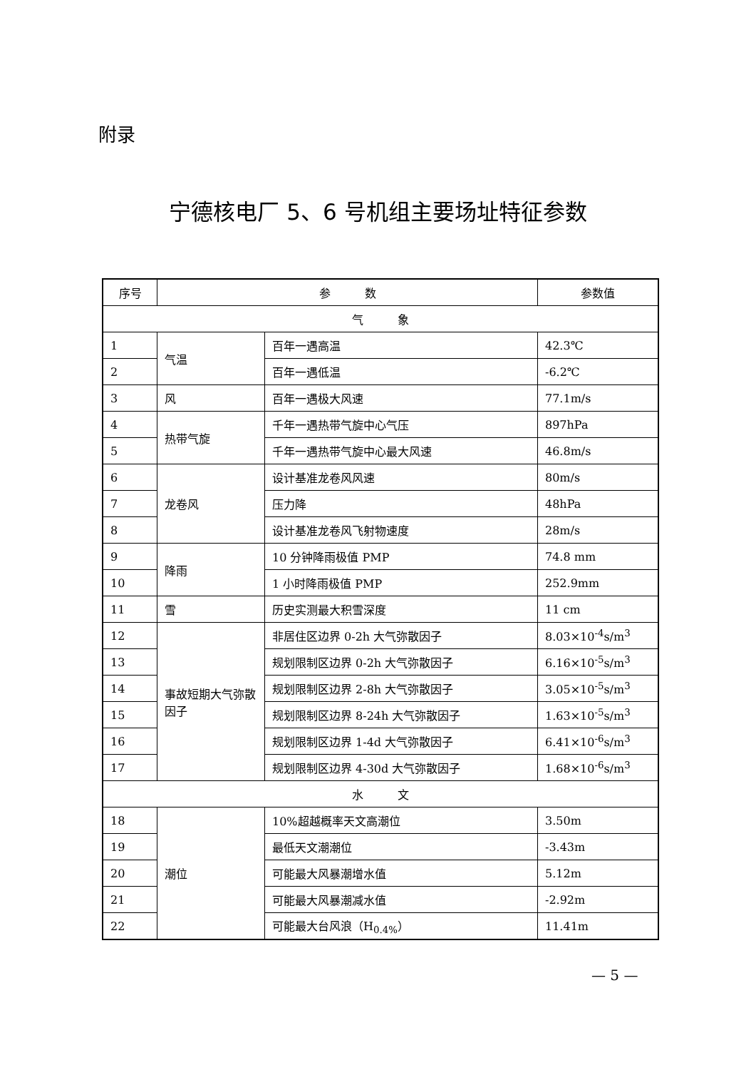附录
宁德核电厂 5、6 号机组主要场址特征参数
| 序号 | 参 数 | | 参数值 |
| --- | --- | --- | --- |
| 气 象 | | | |
| 1 | 气温 | 百年一遇高温 | 42.3℃ |
| 2 | | 百年一遇低温 | -6.2℃ |
| 3 | 风 | 百年一遇极大风速 | 77.1m/s |
| 4 | 热带气旋 | 千年一遇热带气旋中心气压 | 897hPa |
| 5 | | 千年一遇热带气旋中心最大风速 | 46.8m/s |
| 6 | 龙卷风 | 设计基准龙卷风风速 | 80m/s |
| 7 | | 压力降 | 48hPa |
| 8 | | 设计基准龙卷风飞射物速度 | 28m/s |
| 9 | 降雨 | 10 分钟降雨极值 PMP | 74.8 mm |
| 10 | | 1 小时降雨极值 PMP | 252.9mm |
| 11 | 雪 | 历史实测最大积雪深度 | 11 cm |
| 12 | 事故短期大气弥散因子 | 非居住区边界 0-2h 大气弥散因子 | 8.03×10<sup>-4</sup>s/m<sup>3</sup> |
| 13 | | 规划限制区边界 0-2h 大气弥散因子 | 6.16×10<sup>-5</sup>s/m<sup>3</sup> |
| 14 | | 规划限制区边界 2-8h 大气弥散因子 | 3.05×10<sup>-5</sup>s/m<sup>3</sup> |
| 15 | | 规划限制区边界 8-24h 大气弥散因子 | 1.63×10<sup>-5</sup>s/m<sup>3</sup> |
| 16 | | 规划限制区边界 1-4d 大气弥散因子 | 6.41×10<sup>-6</sup>s/m<sup>3</sup> |
| 17 | | 规划限制区边界 4-30d 大气弥散因子 | 1.68×10<sup>-6</sup>s/m<sup>3</sup> |
| 水 文 | | | |
| 18 | 潮位 | 10%超越概率天文高潮位 | 3.50m |
| 19 | | 最低天文潮潮位 | -3.43m |
| 20 | | 可能最大风暴潮增水值 | 5.12m |
| 21 | | 可能最大风暴潮减水值 | -2.92m |
| 22 | | 可能最大台风浪（H<sub>0.4%</sub>） | 11.41m |
— 5 —